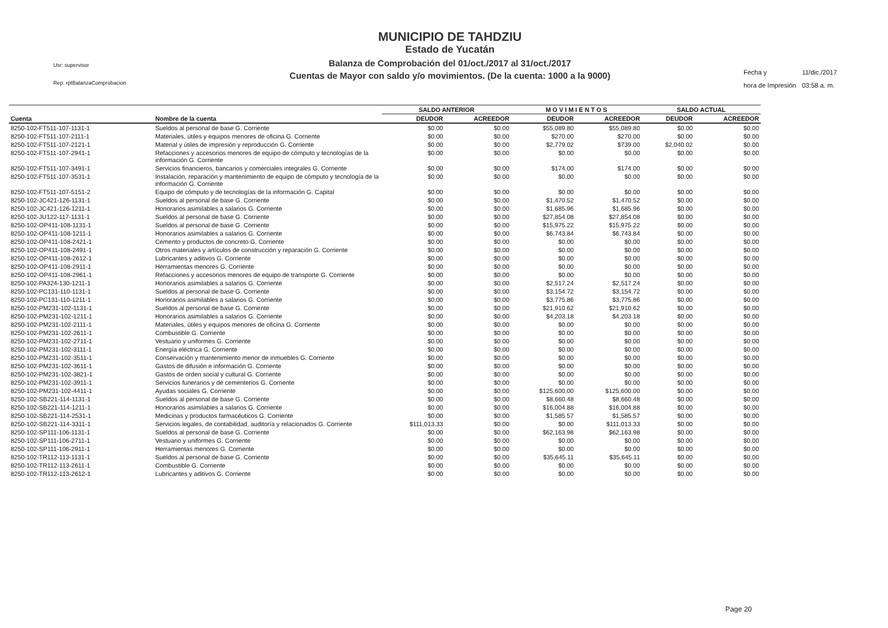Usr: supervisor
Rep: rptBalanzaComprobacion
MUNICIPIO DE TAHDZIU
Estado de Yucatán
Balanza de Comprobación del 01/oct./2017 al 31/oct./2017
Cuentas de Mayor con saldo y/o movimientos. (De la cuenta: 1000 a la 9000)
| Fecha y | 11/dic./2017 |
| hora de Impresión | 03:58 a. m. |
| | | SALDO ANTERIOR | | M O V I M I E N T O S | | SALDO ACTUAL | |
| --- | --- | --- | --- | --- | --- | --- | --- |
| Cuenta | Nombre de la cuenta | DEUDOR | ACREEDOR | DEUDOR | ACREEDOR | DEUDOR | ACREEDOR |
| 8250-102-FT511-107-1131-1 | Sueldos al personal de base G. Corriente | $0.00 | $0.00 | $55,089.80 | $55,089.80 | $0.00 | $0.00 |
| 8250-102-FT511-107-2111-1 | Materiales, útiles y equipos menores de oficina G. Corriente | $0.00 | $0.00 | $270.00 | $270.00 | $0.00 | $0.00 |
| 8250-102-FT511-107-2121-1 | Material y útiles de impresión y reproducción G. Corriente | $0.00 | $0.00 | $2,779.02 | $739.00 | $2,040.02 | $0.00 |
| 8250-102-FT511-107-2941-1 | Refacciones y accesorios menores de equipo de cómputo y tecnologías de la información G. Corriente | $0.00 | $0.00 | $0.00 | $0.00 | $0.00 | $0.00 |
| 8250-102-FT511-107-3491-1 | Servicios financieros, bancarios y comerciales integrales G. Corriente | $0.00 | $0.00 | $174.00 | $174.00 | $0.00 | $0.00 |
| 8250-102-FT511-107-3531-1 | Instalación, reparación y mantenimiento de equipo de cómputo y tecnología de la información G. Corriente | $0.00 | $0.00 | $0.00 | $0.00 | $0.00 | $0.00 |
| 8250-102-FT511-107-5151-2 | Equipo de cómputo y de tecnologías de la información G. Capital | $0.00 | $0.00 | $0.00 | $0.00 | $0.00 | $0.00 |
| 8250-102-JC421-126-1131-1 | Sueldos al personal de base G. Corriente | $0.00 | $0.00 | $1,470.52 | $1,470.52 | $0.00 | $0.00 |
| 8250-102-JC421-126-1211-1 | Honorarios asimilables a salarios G. Corriente | $0.00 | $0.00 | $1,685.96 | $1,685.96 | $0.00 | $0.00 |
| 8250-102-JU122-117-1131-1 | Sueldos al personal de base G. Corriente | $0.00 | $0.00 | $27,854.08 | $27,854.08 | $0.00 | $0.00 |
| 8250-102-OP411-108-1131-1 | Sueldos al personal de base G. Corriente | $0.00 | $0.00 | $15,975.22 | $15,975.22 | $0.00 | $0.00 |
| 8250-102-OP411-108-1211-1 | Honorarios asimilables a salarios G. Corriente | $0.00 | $0.00 | $6,743.84 | $6,743.84 | $0.00 | $0.00 |
| 8250-102-OP411-108-2421-1 | Cemento y productos de concreto G. Corriente | $0.00 | $0.00 | $0.00 | $0.00 | $0.00 | $0.00 |
| 8250-102-OP411-108-2491-1 | Otros materiales y artículos de construcción y reparación G. Corriente | $0.00 | $0.00 | $0.00 | $0.00 | $0.00 | $0.00 |
| 8250-102-OP411-108-2612-1 | Lubricantes y aditivos G. Corriente | $0.00 | $0.00 | $0.00 | $0.00 | $0.00 | $0.00 |
| 8250-102-OP411-108-2911-1 | Herramientas menores G. Corriente | $0.00 | $0.00 | $0.00 | $0.00 | $0.00 | $0.00 |
| 8250-102-OP411-108-2961-1 | Refacciones y accesorios menores de equipo de transporte G. Corriente | $0.00 | $0.00 | $0.00 | $0.00 | $0.00 | $0.00 |
| 8250-102-PA324-130-1211-1 | Honorarios asimilables a salarios G. Corriente | $0.00 | $0.00 | $2,517.24 | $2,517.24 | $0.00 | $0.00 |
| 8250-102-PC131-110-1131-1 | Sueldos al personal de base G. Corriente | $0.00 | $0.00 | $3,154.72 | $3,154.72 | $0.00 | $0.00 |
| 8250-102-PC131-110-1211-1 | Honorarios asimilables a salarios G. Corriente | $0.00 | $0.00 | $3,775.86 | $3,775.86 | $0.00 | $0.00 |
| 8250-102-PM231-102-1131-1 | Sueldos al personal de base G. Corriente | $0.00 | $0.00 | $21,910.62 | $21,910.62 | $0.00 | $0.00 |
| 8250-102-PM231-102-1211-1 | Honorarios asimilables a salarios G. Corriente | $0.00 | $0.00 | $4,203.18 | $4,203.18 | $0.00 | $0.00 |
| 8250-102-PM231-102-2111-1 | Materiales, útiles y equipos menores de oficina G. Corriente | $0.00 | $0.00 | $0.00 | $0.00 | $0.00 | $0.00 |
| 8250-102-PM231-102-2611-1 | Combustible G. Corriente | $0.00 | $0.00 | $0.00 | $0.00 | $0.00 | $0.00 |
| 8250-102-PM231-102-2711-1 | Vestuario y uniformes G. Corriente | $0.00 | $0.00 | $0.00 | $0.00 | $0.00 | $0.00 |
| 8250-102-PM231-102-3111-1 | Energía eléctrica G. Corriente | $0.00 | $0.00 | $0.00 | $0.00 | $0.00 | $0.00 |
| 8250-102-PM231-102-3511-1 | Conservación y mantenimiento menor de inmuebles G. Corriente | $0.00 | $0.00 | $0.00 | $0.00 | $0.00 | $0.00 |
| 8250-102-PM231-102-3611-1 | Gastos de difusión e información G. Corriente | $0.00 | $0.00 | $0.00 | $0.00 | $0.00 | $0.00 |
| 8250-102-PM231-102-3821-1 | Gastos de orden social y cultural G. Corriente | $0.00 | $0.00 | $0.00 | $0.00 | $0.00 | $0.00 |
| 8250-102-PM231-102-3911-1 | Servicios funerarios y de cementerios G. Corriente | $0.00 | $0.00 | $0.00 | $0.00 | $0.00 | $0.00 |
| 8250-102-PM231-102-4411-1 | Ayudas sociales G. Corriente | $0.00 | $0.00 | $125,600.00 | $125,600.00 | $0.00 | $0.00 |
| 8250-102-SB221-114-1131-1 | Sueldos al personal de base G. Corriente | $0.00 | $0.00 | $8,660.48 | $8,660.48 | $0.00 | $0.00 |
| 8250-102-SB221-114-1211-1 | Honorarios asimilables a salarios G. Corriente | $0.00 | $0.00 | $16,004.88 | $16,004.88 | $0.00 | $0.00 |
| 8250-102-SB221-114-2531-1 | Medicinas y productos farmacéuticos G. Corriente | $0.00 | $0.00 | $1,585.57 | $1,585.57 | $0.00 | $0.00 |
| 8250-102-SB221-114-3311-1 | Servicios legales, de contabilidad, auditoría y relacionados G. Corriente | $111,013.33 | $0.00 | $0.00 | $111,013.33 | $0.00 | $0.00 |
| 8250-102-SP111-106-1131-1 | Sueldos al personal de base G. Corriente | $0.00 | $0.00 | $62,163.98 | $62,163.98 | $0.00 | $0.00 |
| 8250-102-SP111-106-2711-1 | Vestuario y uniformes G. Corriente | $0.00 | $0.00 | $0.00 | $0.00 | $0.00 | $0.00 |
| 8250-102-SP111-106-2911-1 | Herramientas menores G. Corriente | $0.00 | $0.00 | $0.00 | $0.00 | $0.00 | $0.00 |
| 8250-102-TR112-113-1131-1 | Sueldos al personal de base G. Corriente | $0.00 | $0.00 | $35,645.11 | $35,645.11 | $0.00 | $0.00 |
| 8250-102-TR112-113-2611-1 | Combustible G. Corriente | $0.00 | $0.00 | $0.00 | $0.00 | $0.00 | $0.00 |
| 8250-102-TR112-113-2612-1 | Lubricantes y aditivos G. Corriente | $0.00 | $0.00 | $0.00 | $0.00 | $0.00 | $0.00 |
Page 20